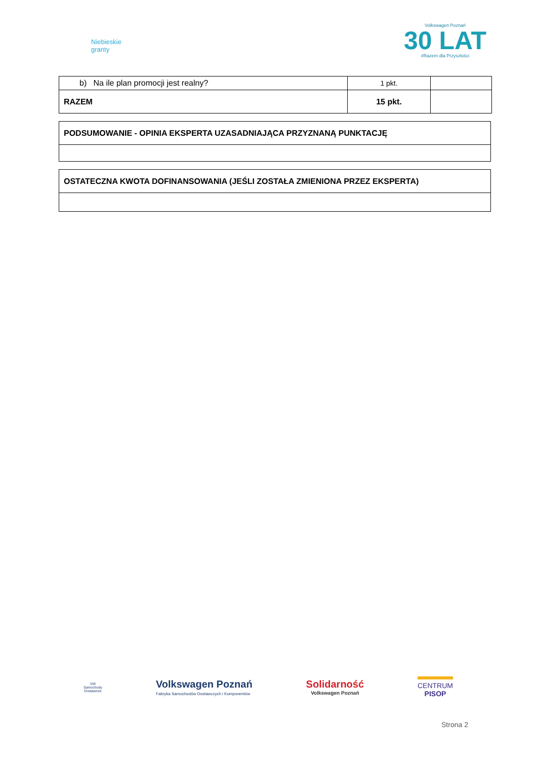Niebieskie
granty
Volkswagen Poznań
30 LAT
#Razem dla Przyszłości
| b) Na ile plan promocji jest realny? | 1 pkt. | |
| RAZEM | 15 pkt. | |
| PODSUMOWANIE - OPINIA EKSPERTA UZASADNIAJĄCA PRZYZNANĄ PUNKTACJĘ |
| OSTATECZNA KWOTA DOFINANSOWANIA (JEŚLI ZOSTAŁA ZMIENIONA PRZEZ EKSPERTA) |
VW
Samochody
Dostawcze
Volkswagen Poznań
Fabryka Samochodów Dostawczych i Komponentów
Solidarność
Volkswagen Poznań
CENTRUM
PISOP
Strona 2